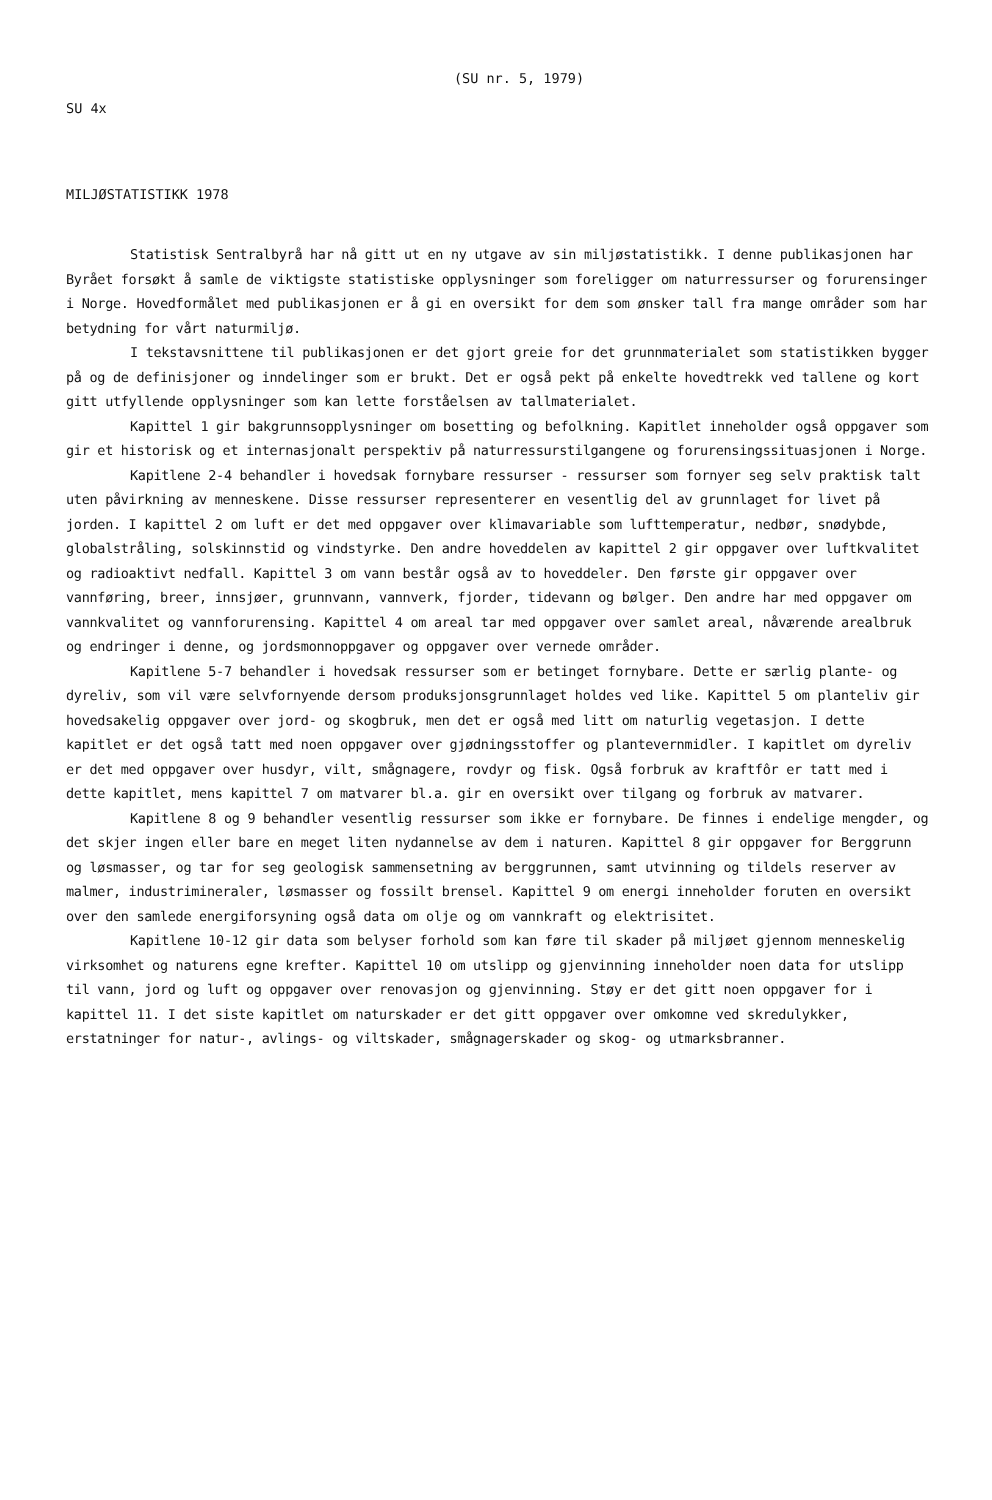(SU nr. 5, 1979)
SU 4x
MILJØSTATISTIKK 1978
Statistisk Sentralbyrå har nå gitt ut en ny utgave av sin miljøstatistikk. I denne publikasjonen har Byrået forsøkt å samle de viktigste statistiske opplysninger som foreligger om naturressurser og forurensinger i Norge. Hovedformålet med publikasjonen er å gi en oversikt for dem som ønsker tall fra mange områder som har betydning for vårt naturmiljø.
I tekstavsnittene til publikasjonen er det gjort greie for det grunnmaterialet som statistikken bygger på og de definisjoner og inndelinger som er brukt. Det er også pekt på enkelte hovedtrekk ved tallene og kort gitt utfyllende opplysninger som kan lette forståelsen av tallmaterialet.
Kapittel 1 gir bakgrunnsopplysninger om bosetting og befolkning. Kapitlet inneholder også oppgaver som gir et historisk og et internasjonalt perspektiv på naturressurstilgangene og forurensingssituasjonen i Norge.
Kapitlene 2-4 behandler i hovedsak fornybare ressurser - ressurser som fornyer seg selv praktisk talt uten påvirkning av menneskene. Disse ressurser representerer en vesentlig del av grunnlaget for livet på jorden. I kapittel 2 om luft er det med oppgaver over klimavariable som lufttemperatur, nedbør, snødybde, globalstråling, solskinnstid og vindstyrke. Den andre hoveddelen av kapittel 2 gir oppgaver over luftkvalitet og radioaktivt nedfall. Kapittel 3 om vann består også av to hoveddeler. Den første gir oppgaver over vannføring, breer, innsjøer, grunnvann, vannverk, fjorder, tidevann og bølger. Den andre har med oppgaver om vannkvalitet og vannforurensing. Kapittel 4 om areal tar med oppgaver over samlet areal, nåværende arealbruk og endringer i denne, og jordsmonnoppgaver og oppgaver over vernede områder.
Kapitlene 5-7 behandler i hovedsak ressurser som er betinget fornybare. Dette er særlig plante- og dyreliv, som vil være selvfornyende dersom produksjonsgrunnlaget holdes ved like. Kapittel 5 om planteliv gir hovedsakelig oppgaver over jord- og skogbruk, men det er også med litt om naturlig vegetasjon. I dette kapitlet er det også tatt med noen oppgaver over gjødningsstoffer og plantevernmidler. I kapitlet om dyreliv er det med oppgaver over husdyr, vilt, smågnagere, rovdyr og fisk. Også forbruk av kraftfôr er tatt med i dette kapitlet, mens kapittel 7 om matvarer bl.a. gir en oversikt over tilgang og forbruk av matvarer.
Kapitlene 8 og 9 behandler vesentlig ressurser som ikke er fornybare. De finnes i endelige mengder, og det skjer ingen eller bare en meget liten nydannelse av dem i naturen. Kapittel 8 gir oppgaver for Berggrunn og løsmasser, og tar for seg geologisk sammensetning av berggrunnen, samt utvinning og tildels reserver av malmer, industrimineraler, løsmasser og fossilt brensel. Kapittel 9 om energi inneholder foruten en oversikt over den samlede energiforsyning også data om olje og om vannkraft og elektrisitet.
Kapitlene 10-12 gir data som belyser forhold som kan føre til skader på miljøet gjennom menneskelig virksomhet og naturens egne krefter. Kapittel 10 om utslipp og gjenvinning inneholder noen data for utslipp til vann, jord og luft og oppgaver over renovasjon og gjenvinning. Støy er det gitt noen oppgaver for i kapittel 11. I det siste kapitlet om naturskader er det gitt oppgaver over omkomne ved skredulykker, erstatninger for natur-, avlings- og viltskader, smågnagerskader og skog- og utmarksbranner.